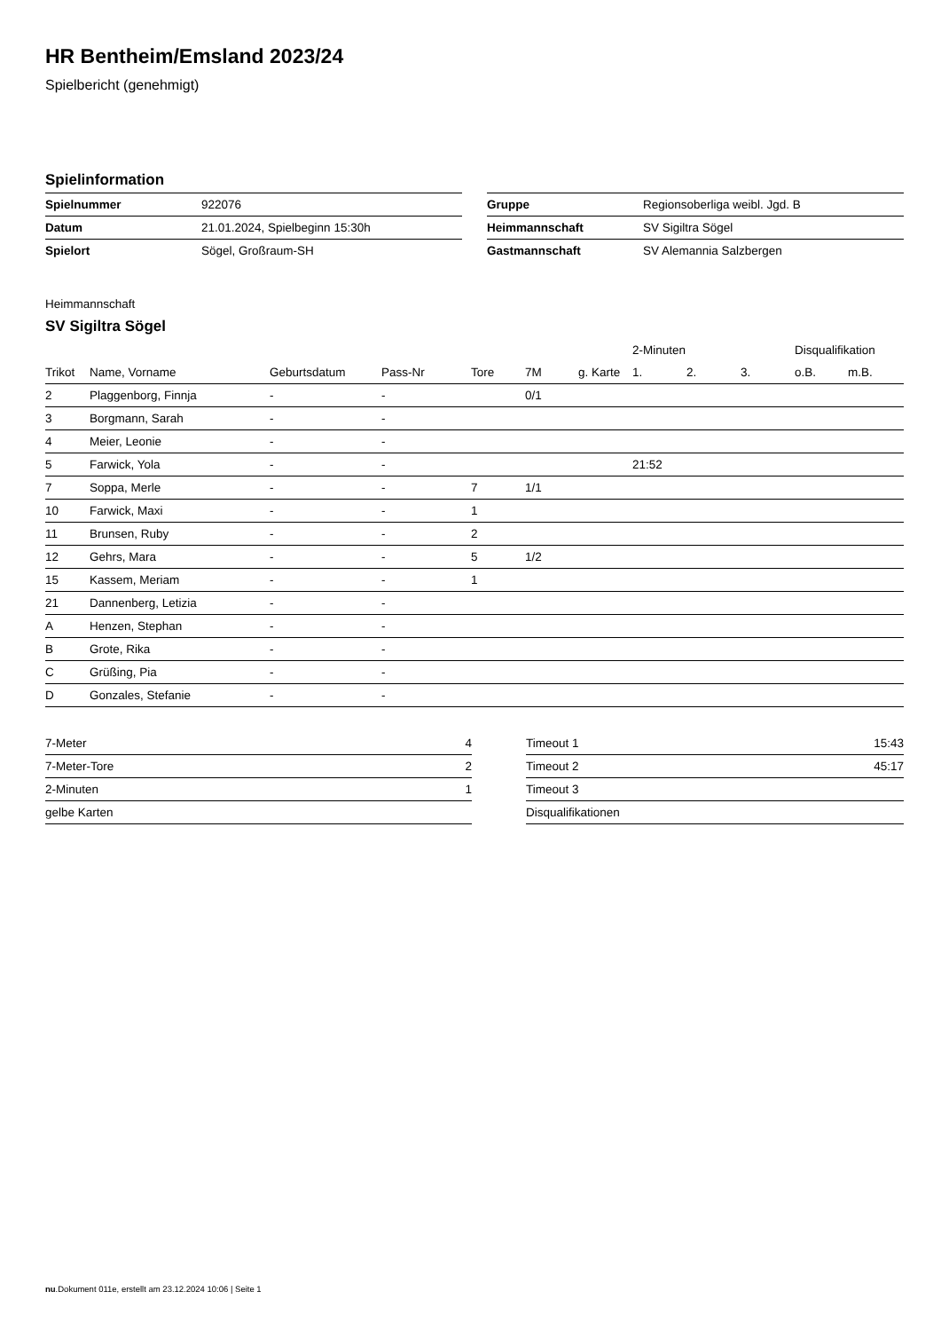HR Bentheim/Emsland 2023/24
Spielbericht (genehmigt)
Spielinformation
| Spielnummer | 922076 |
| Datum | 21.01.2024, Spielbeginn 15:30h |
| Spielort | Sögel, Großraum-SH |
| Gruppe | Regionsoberliga weibl. Jgd. B |
| Heimmannschaft | SV Sigiltra Sögel |
| Gastmannschaft | SV Alemannia Salzbergen |
Heimmannschaft
SV Sigiltra Sögel
| | | | | | | | 2-Minuten | | | Disqualifikation | |
| --- | --- | --- | --- | --- | --- | --- | --- | --- | --- | --- | --- |
| Trikot | Name, Vorname | Geburtsdatum | Pass-Nr | Tore | 7M | g. Karte | 1. | 2. | 3. | o.B. | m.B. |
| 2 | Plaggenborg, Finnja | - | - | | 0/1 | | | | | | |
| 3 | Borgmann, Sarah | - | - | | | | | | | | |
| 4 | Meier, Leonie | - | - | | | | | | | | |
| 5 | Farwick, Yola | - | - | | | | 21:52 | | | | |
| 7 | Soppa, Merle | - | - | 7 | 1/1 | | | | | | |
| 10 | Farwick, Maxi | - | - | 1 | | | | | | | |
| 11 | Brunsen, Ruby | - | - | 2 | | | | | | | |
| 12 | Gehrs, Mara | - | - | 5 | 1/2 | | | | | | |
| 15 | Kassem, Meriam | - | - | 1 | | | | | | | |
| 21 | Dannenberg, Letizia | - | - | | | | | | | | |
| A | Henzen, Stephan | - | - | | | | | | | | |
| B | Grote, Rika | - | - | | | | | | | | |
| C | Grüßing, Pia | - | - | | | | | | | | |
| D | Gonzales, Stefanie | - | - | | | | | | | | |
| 7-Meter | 4 |
| 7-Meter-Tore | 2 |
| 2-Minuten | 1 |
| gelbe Karten | |
| Timeout 1 | 15:43 |
| Timeout 2 | 45:17 |
| Timeout 3 | |
| Disqualifikationen | |
nu.Dokument 011e, erstellt am 23.12.2024 10:06 | Seite 1